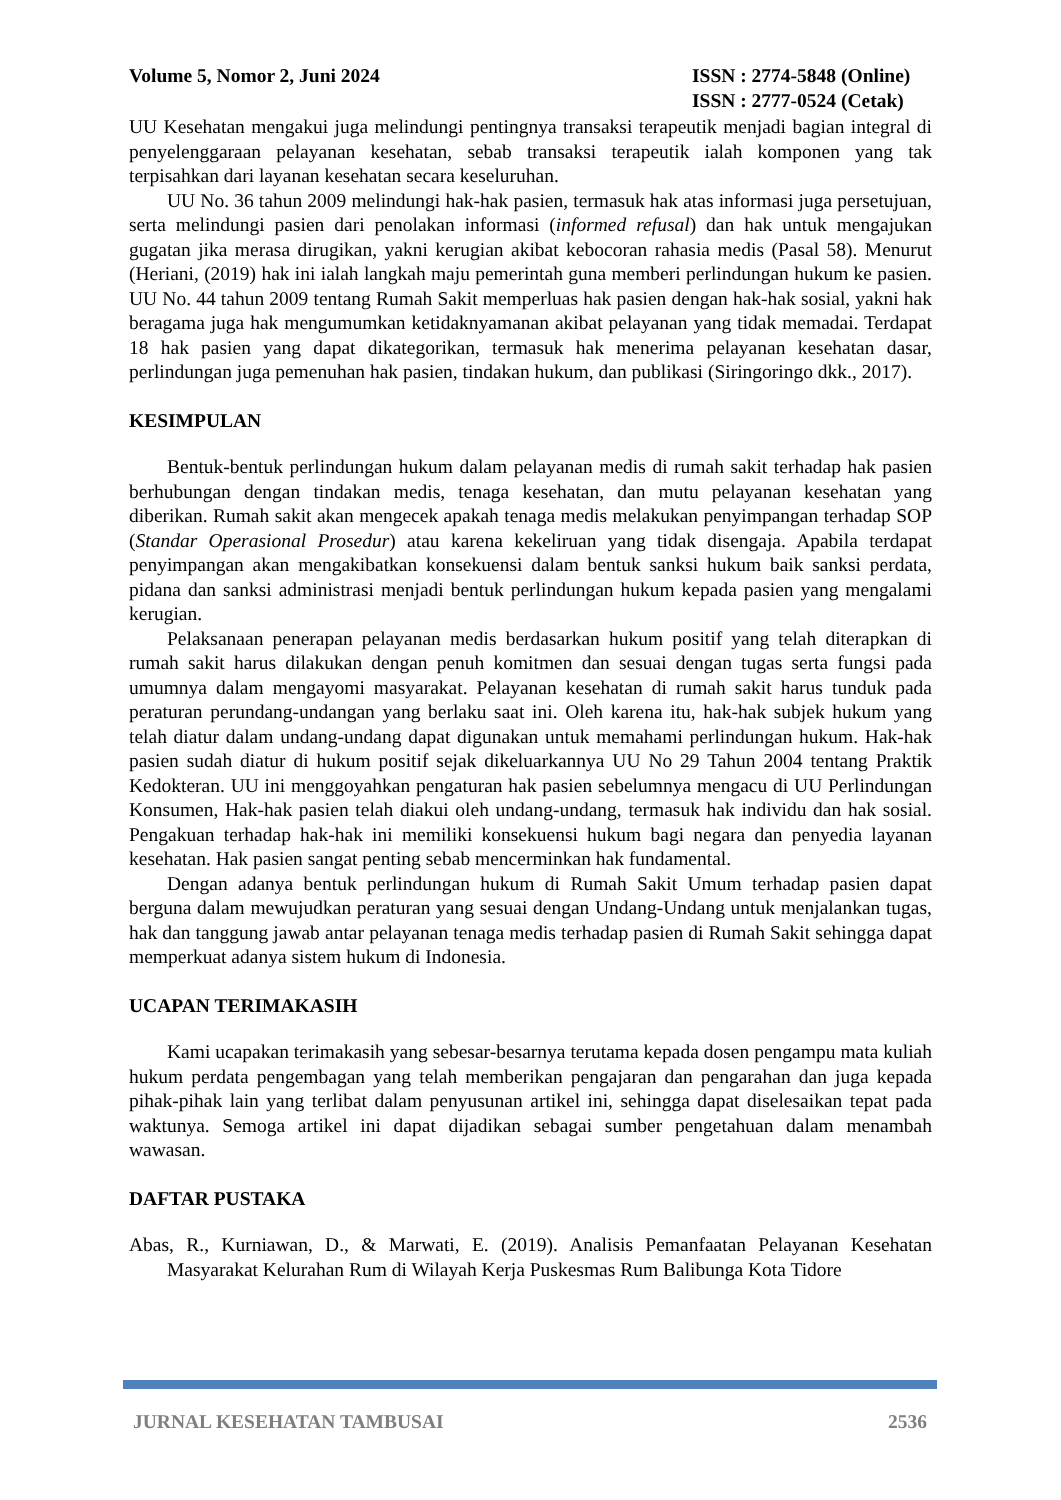Volume 5, Nomor 2, Juni 2024 ISSN : 2774-5848 (Online)
ISSN : 2777-0524 (Cetak)
UU Kesehatan mengakui juga melindungi pentingnya transaksi terapeutik menjadi bagian integral di penyelenggaraan pelayanan kesehatan, sebab transaksi terapeutik ialah komponen yang tak terpisahkan dari layanan kesehatan secara keseluruhan.
UU No. 36 tahun 2009 melindungi hak-hak pasien, termasuk hak atas informasi juga persetujuan, serta melindungi pasien dari penolakan informasi (informed refusal) dan hak untuk mengajukan gugatan jika merasa dirugikan, yakni kerugian akibat kebocoran rahasia medis (Pasal 58). Menurut (Heriani, (2019) hak ini ialah langkah maju pemerintah guna memberi perlindungan hukum ke pasien. UU No. 44 tahun 2009 tentang Rumah Sakit memperluas hak pasien dengan hak-hak sosial, yakni hak beragama juga hak mengumumkan ketidaknyamanan akibat pelayanan yang tidak memadai. Terdapat 18 hak pasien yang dapat dikategorikan, termasuk hak menerima pelayanan kesehatan dasar, perlindungan juga pemenuhan hak pasien, tindakan hukum, dan publikasi (Siringoringo dkk., 2017).
KESIMPULAN
Bentuk-bentuk perlindungan hukum dalam pelayanan medis di rumah sakit terhadap hak pasien berhubungan dengan tindakan medis, tenaga kesehatan, dan mutu pelayanan kesehatan yang diberikan. Rumah sakit akan mengecek apakah tenaga medis melakukan penyimpangan terhadap SOP (Standar Operasional Prosedur) atau karena kekeliruan yang tidak disengaja. Apabila terdapat penyimpangan akan mengakibatkan konsekuensi dalam bentuk sanksi hukum baik sanksi perdata, pidana dan sanksi administrasi menjadi bentuk perlindungan hukum kepada pasien yang mengalami kerugian.
Pelaksanaan penerapan pelayanan medis berdasarkan hukum positif yang telah diterapkan di rumah sakit harus dilakukan dengan penuh komitmen dan sesuai dengan tugas serta fungsi pada umumnya dalam mengayomi masyarakat. Pelayanan kesehatan di rumah sakit harus tunduk pada peraturan perundang-undangan yang berlaku saat ini. Oleh karena itu, hak-hak subjek hukum yang telah diatur dalam undang-undang dapat digunakan untuk memahami perlindungan hukum. Hak-hak pasien sudah diatur di hukum positif sejak dikeluarkannya UU No 29 Tahun 2004 tentang Praktik Kedokteran. UU ini menggoyahkan pengaturan hak pasien sebelumnya mengacu di UU Perlindungan Konsumen, Hak-hak pasien telah diakui oleh undang-undang, termasuk hak individu dan hak sosial. Pengakuan terhadap hak-hak ini memiliki konsekuensi hukum bagi negara dan penyedia layanan kesehatan. Hak pasien sangat penting sebab mencerminkan hak fundamental.
Dengan adanya bentuk perlindungan hukum di Rumah Sakit Umum terhadap pasien dapat berguna dalam mewujudkan peraturan yang sesuai dengan Undang-Undang untuk menjalankan tugas, hak dan tanggung jawab antar pelayanan tenaga medis terhadap pasien di Rumah Sakit sehingga dapat memperkuat adanya sistem hukum di Indonesia.
UCAPAN TERIMAKASIH
Kami ucapakan terimakasih yang sebesar-besarnya terutama kepada dosen pengampu mata kuliah hukum perdata pengembagan yang telah memberikan pengajaran dan pengarahan dan juga kepada pihak-pihak lain yang terlibat dalam penyusunan artikel ini, sehingga dapat diselesaikan tepat pada waktunya. Semoga artikel ini dapat dijadikan sebagai sumber pengetahuan dalam menambah wawasan.
DAFTAR PUSTAKA
Abas, R., Kurniawan, D., & Marwati, E. (2019). Analisis Pemanfaatan Pelayanan Kesehatan Masyarakat Kelurahan Rum di Wilayah Kerja Puskesmas Rum Balibunga Kota Tidore
JURNAL KESEHATAN TAMBUSAI 2536